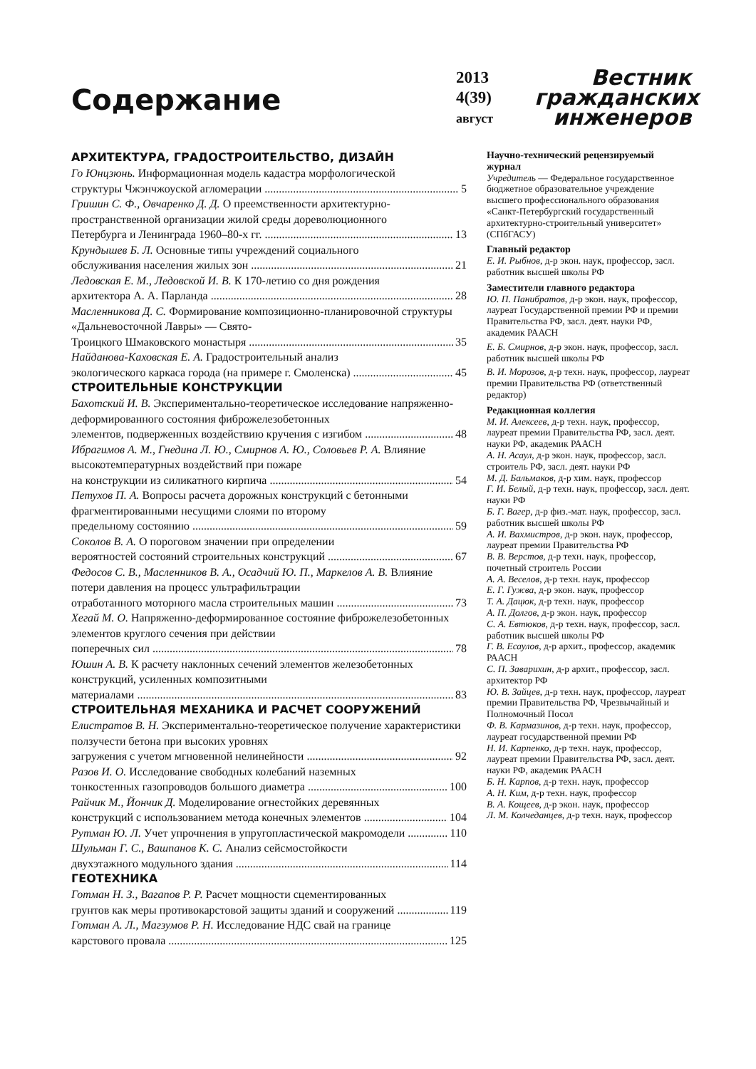Содержание
2013
4(39)
август
Вестник
гражданских
инженеров
АРХИТЕКТУРА, ГРАДОСТРОИТЕЛЬСТВО, ДИЗАЙН
Го Юнцзюнь. Информационная модель кадастра морфологической
структуры Чжэнчжоуской агломерации 5
Гришин С. Ф., Овчаренко Д. Д. О преемственности архитектурно-пространственной организации жилой среды дореволюционного
Петербурга и Ленинграда 1960–80-х гг. 13
Крундышев Б. Л. Основные типы учреждений социального
обслуживания населения жилых зон 21
Ледовская Е. М., Ледовской И. В. К 170-летию со дня рождения
архитектора А. А. Парланда 28
Масленникова Д. С. Формирование композиционно-планировочной структуры «Дальневосточной Лавры» — Свято-
Троицкого Шмаковского монастыря 35
Найданова-Каховская Е. А. Градостроительный анализ
экологического каркаса города (на примере г. Смоленска) 45
СТРОИТЕЛЬНЫЕ КОНСТРУКЦИИ
Бахотский И. В. Экспериментально-теоретическое исследование напряженно-деформированного состояния фиброжелезобетонных
элементов, подверженных воздействию кручения с изгибом 48
Ибрагимов А. М., Гнедина Л. Ю., Смирнов А. Ю., Соловьев Р. А. Влияние высокотемпературных воздействий при пожаре
на конструкции из силикатного кирпича 54
Петухов П. А. Вопросы расчета дорожных конструкций с бетонными фрагментированными несущими слоями по второму
предельному состоянию 59
Соколов В. А. О пороговом значении при определении
вероятностей состояний строительных конструкций 67
Федосов С. В., Масленников В. А., Осадчий Ю. П., Маркелов А. В. Влияние потери давления на процесс ультрафильтрации
отработанного моторного масла строительных машин 73
Хегай М. О. Напряженно-деформированное состояние фиброжелезобетонных элементов круглого сечения при действии
поперечных сил 78
Юшин А. В. К расчету наклонных сечений элементов железобетонных конструкций, усиленных композитными
материалами 83
СТРОИТЕЛЬНАЯ МЕХАНИКА И РАСЧЕТ СООРУЖЕНИЙ
Елистратов В. Н. Экспериментально-теоретическое получение характеристики ползучести бетона при высоких уровнях
загружения с учетом мгновенной нелинейности 92
Разов И. О. Исследование свободных колебаний наземных
тонкостенных газопроводов большого диаметра 100
Райчик М., Йончик Д. Моделирование огнестойких деревянных
конструкций с использованием метода конечных элементов 104
Рутман Ю. Л. Учет упрочнения в упругопластической макромодели 110
Шульман Г. С., Вашпанов К. С. Анализ сейсмостойкости
двухэтажного модульного здания 114
ГЕОТЕХНИКА
Готман Н. З., Вагапов Р. Р. Расчет мощности сцементированных
грунтов как меры противокарстовой защиты зданий и сооружений 119
Готман А. Л., Магзумов Р. Н. Исследование НДС свай на границе
карстового провала 125
Научно-технический рецензируемый журнал
Учредитель — Федеральное государственное бюджетное образовательное учреждение высшего профессионального образования «Санкт-Петербургский государственный архитектурно-строительный университет» (СПбГАСУ)
Главный редактор
Е. И. Рыбнов, д-р экон. наук, профессор, засл. работник высшей школы РФ
Заместители главного редактора
Ю. П. Панибратов, д-р экон. наук, профессор, лауреат Государственной премии РФ и премии Правительства РФ, засл. деят. науки РФ, академик РААСН
Е. Б. Смирнов, д-р экон. наук, профессор, засл. работник высшей школы РФ
В. И. Морозов, д-р техн. наук, профессор, лауреат премии Правительства РФ (ответственный редактор)
Редакционная коллегия
М. И. Алексеев, д-р техн. наук, профессор, лауреат премии Правительства РФ, засл. деят. науки РФ, академик РААСН
А. Н. Асаул, д-р экон. наук, профессор, засл. строитель РФ, засл. деят. науки РФ
М. Д. Бальмаков, д-р хим. наук, профессор
Г. И. Белый, д-р техн. наук, профессор, засл. деят. науки РФ
Б. Г. Вагер, д-р физ.-мат. наук, профессор, засл. работник высшей школы РФ
А. И. Вахмистров, д-р экон. наук, профессор, лауреат премии Правительства РФ
В. В. Верстов, д-р техн. наук, профессор, почетный строитель России
А. А. Веселов, д-р техн. наук, профессор
Е. Г. Гужва, д-р экон. наук, профессор
Т. А. Дацюк, д-р техн. наук, профессор
А. П. Долгов, д-р экон. наук, профессор
С. А. Евтюков, д-р техн. наук, профессор, засл. работник высшей школы РФ
Г. В. Есаулов, д-р архит., профессор, академик РААСН
С. П. Заварихин, д-р архит., профессор, засл. архитектор РФ
Ю. В. Зайцев, д-р техн. наук, профессор, лауреат премии Правительства РФ, Чрезвычайный и Полномочный Посол
Ф. В. Кармазинов, д-р техн. наук, профессор, лауреат государственной премии РФ
Н. И. Карпенко, д-р техн. наук, профессор, лауреат премии Правительства РФ, засл. деят. науки РФ, академик РААСН
Б. Н. Карпов, д-р техн. наук, профессор
А. Н. Ким, д-р техн. наук, профессор
В. А. Кощеев, д-р экон. наук, профессор
Л. М. Колчеданцев, д-р техн. наук, профессор